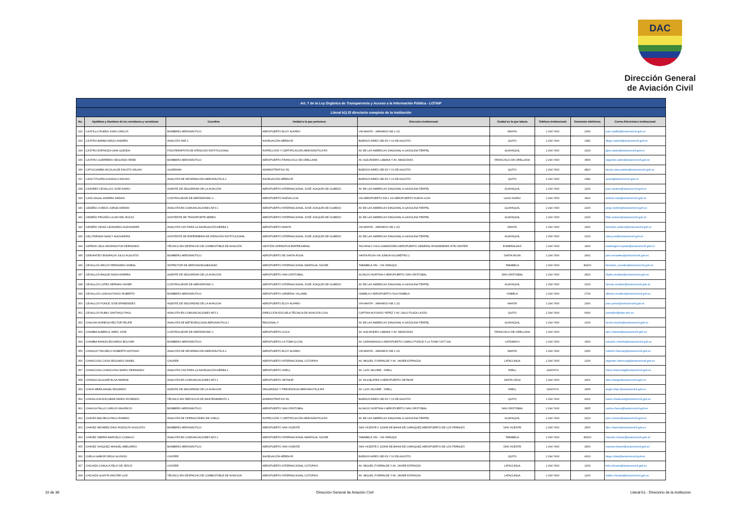DAC
Dirección General
de Aviación Civil
| Art. 7 de la Ley Orgánica de Transparencia y Acceso a la Información Pública - LOTAIP | | | | | | | | |
| --- | --- | --- | --- | --- | --- | --- | --- | --- |
| Literal b1) El directorio completo de la institución | | | | | | | | |
| No. | Apellidos y Nombres de los servidores y servidoras | Coordina | Unidad a la que pertenece | Dirección institucional | Ciudad en la que labora | Teléfono institucional | Extensión telefónica | Correo Electrónico institucional |
| 332 | CASTILLO RUEDA JUAN CARLOS | BOMBERO AERONÁUTICO | AEROPUERTO ELOY ALFARO | VIA MANTA - JARAMIJO KM 2 1/2 | MANTA | 2 294 7400 | 2300 | juan.castillo@aviacioncivil.gob.ec |
| 333 | CASTRO BARBA DIEGO ANDRES | ANALISTA SAR 1 | NAVEGACIÓN AÉREA RI | BUENOS AIRES OEI-53 Y 10 DE AGOSTO | QUITO | 2 294 7400 | 1082 | diego.castrob@aviacioncivil.gob.ec |
| 334 | CASTRO ESPINOZA GINA GLENDA | FISIOTERAPISTA DE ATENCION INSTITUCIONAL | INSPECCIÓN Y CERTIFICACIÓN AERONÁUTICA RII | AV DE LAS AMERICAS DIAGONAL A GASOLINA TERPEL | GUAYAQUIL | 2 294 7400 | 2023 | gina.castro@aviacioncivil.gob.ec |
| 335 | CASTRO GUERRERO SEGUNDO RENE | BOMBERO AERONÁUTICO | AEROPUERTO FRANCISCO DE ORELLANA | AV. ALEJANDRO LABAKA Y AV. AMAZONAS | FRANCISCO DE ORELLANA | 2 294 7400 | 3500 | segundo.castro@aviacioncivil.gob.ec |
| 336 | CATUCUAMBA NICOLALDE FAUSTO WILIAN | GUARDIAN | ADMINISTRATIVO R1 | BUENOS AIRES OEI-53 Y 10 DE AGOSTO | QUITO | 2 294 7400 | 4810 | fausto.catucuamba@aviacioncivil.gob.ec |
| 337 | CAZA TITUAÑA GONZALO ADONIS | ANALISTA DE INFORMACIÓN AERONÁUTICA 2 | NAVEGACIÓN AÉREA RI | BUENOS AIRES OEI-53 Y 10 DE AGOSTO | QUITO | 2 294 7400 | 1082 | acaza@aviacioncivil.gob.ec |
| 338 | CAZARES CEVALLOS JOSE DARIO | AGENTE DE SEGURIDAD DE LA AVIACIÓN | AEROPUERTO INTERNACIONAL JOSÉ JOAQUÍN DE OLMEDO | AV DE LAS AMERICAS DIAGONAL A GASOLINA TERPEL | GUAYAQUIL | 2 294 7400 | 2100 | jose.cazares@aviacioncivil.gob.ec |
| 339 | CAZA ZAGAL ANDREA SARAHI | CONTROLADOR DE AERÓDROMO 1 | AEROPUERTO NUEVA LOJA | VIA AEROPUERTO KM 1 1/2 AEROPUERTO NUEVA LOJA | LAGO AGRIO | 2 294 7400 | 3401 | andrea.caza@aviacioncivil.gob.ec |
| 340 | CEDEÑO OVIEDO JORGE ADRIAN | ANALISTA EN COMUNICACIONES AFS 1 | AEROPUERTO INTERNACIONAL JOSÉ JOAQUÍN DE OLMEDO | AV DE LAS AMERICAS DIAGONAL A GASOLINA TERPEL | GUAYAQUIL | 2 294 7400 | 2100 | jorge.cedeno@aviacioncivil.gob.ec |
| 341 | CEDEÑO PROAÑO LILIAN DEL ROCIO | ASISTENTE DE TRANSPORTE AEREO | AEROPUERTO INTERNACIONAL JOSÉ JOAQUÍN DE OLMEDO | AV DE LAS AMERICAS DIAGONAL A GASOLINA TERPEL | GUAYAQUIL | 2 294 7400 | 2100 | lilian.cedeno@aviacioncivil.gob.ec |
| 342 | CEDEÑO VELEZ LEONARDO ALEXANDER | ANALISTA CNS PARA LA NAVEGACIÓN AÉREA 1 | AEROPUERTO MANTA | VIA MANTA - JARAMIJO KM 2 1/2 | MANTA | 2 294 7400 | 2300 | leonardo.cedeno@aviacioncivil.gob.ec |
| 343 | CELI PARADA NANCY ALEXANDRA | ASISTENTE DE ENFERMERIA DE ATENCIÓN INSTITUCIONAL | AEROPUERTO INTERNACIONAL JOSÉ JOAQUÍN DE OLMEDO | AV DE LAS AMERICAS DIAGONAL A GASOLINA TERPEL | GUAYAQUIL | 2 294 7400 | 2100 | nancy.celi@aviacioncivil.gob.ec |
| 344 | CEPEDA CELA WASHINGTON FERNANDO | TÉCNICO EN DESPACHO DE COMBUSTIBLE DE AVIACIÓN | GESTIÓN OPERATIVA EMPRESARIAL | TACHINA 0 VIA A CAMARONES AEROPUERTO GENERAL RIVADENEIRA SITE CENTER | ESMERALDAS | 2 294 7400 | 1400 | washington.cepeda@aviacioncivil.gob.ec |
| 345 | CERVANTES ENGRACIA JULIO AUGUSTO | BOMBERO AERONÁUTICO | AEROPUERTO DE SANTA ROSA | SANTA ROSA VIA JUMON KILOMETRO 2 | SANTA ROSA | 2 294 7400 | 2401 | julio.cervantes@aviacioncivil.gob.ec |
| 346 | CEVALLOS ARCOS FERNANDO ANIBAL | INSPECTOR DE AERONAVEGABILIDAD | AEROPUERTO INTERNACIONAL MARISCAL SUCRE | TABABELA S/N - VIA YARUQUI | TABABELA | 2 294 7400 | #2200 | fernando_cevallos@aviacioncivil.gob.ec |
| 347 | CEVALLOS BAQUE NADIA ANDREA | AGENTE DE SEGURIDAD DE LA AVIACION | AEROPUERTO SAN CRISTOBAL | ALSACIO NORTHIA 0 AEROPUERTO SAN CRISTOBAL | SAN CRISTOBAL | 2 294 7400 | 2810 | Nadia.cevallos@aviacioncivil.gob.ec |
| 348 | CEVALLOS LOPEZ HERNAN XAVIER | CONTROLADOR DE AERODROMO 2 | AEROPUERTO INTERNACIONAL JOSÉ JOAQUÍN DE OLMEDO | AV DE LAS AMERICAS DIAGONAL A GASOLINA TERPEL | GUAYAQUIL | 2 294 7400 | 2100 | hernan.cevallos@aviacioncivil.gob.ec |
| 349 | CEVALLOS LUNA ALFONSO ROBERTO | BOMBERO AERONÁUTICO | AEROPUERTO GENERAL VILLAMIL | ISABELA 0 AEROPUERTO ISLA ISABELA | ISABELA | 2 294 7400 | 2700 | alfonso.cevallos@aviacioncivil.gob.ec |
| 350 | CEVALLOS PONCE JOSE EPIMENIDES | AGENTE DE SEGURIDAD DE LA AVIACION | AEROPUERTO ELOY ALFARO | VIA MANTA - JARAMIJO KM 2 1/2 | MANTA | 2 294 7400 | 2300 | jose.ponce@aviacioncivil.gob.ec |
| 351 | CEVALLOS RUBIO SANTIAGO PAUL | ANALISTA EN COMUNICACIONES AFS 1 | DIRECCIÓN ESCUELA TÉCNICA DE AVIACIÓN CIVIL | CAPITAN ALFONSO YEPEZ Y AV. GALO PLAZA LASSO | QUITO | 2 294 7400 | 6000 | scevallos@istac.edu.ec |
| 352 | CHACHA NORIEGA HECTOR FELIPE | ANALISTA DE METEOROLOGÍA AERONÁUTICA 1 | REGIONAL II | AV DE LAS AMERICAS DIAGONAL A GASOLINA TERPEL | GUAYAQUIL | 2 294 7400 | 2100 | hector.chacha@aviacioncivil.gob.ec |
| 353 | CHAMBA ALBERCA JAIRO JOSE | CONTROLADOR DE AERÓDROMO 1 | AEROPUERTO COCA | AV. ALEJANDRO LABAKA Y AV. AMAZONAS | FRANCISCO DE ORELLANA | 2 294 7400 | | jairo.chamba@aviacioncivil.gob.ec |
| 354 | CHAMBA RAMON EDUARDO BOLIVAR | BOMBERO AERONÁUTICO | AEROPUERTO LA TOMA (LOJA) | AV CARIAMANGA 0 AEROPUERTO CAMILO PONCE // LA TOMA 72677140 | CATAMAYO | 2 294 7400 | 1500 | eduardo.chamba@aviacioncivil.gob.ec |
| 355 | CHANCAY PACHECO ROBERTH ANTONIO | ANALISTA DE INFORMACIÓN AERONÁUTICA 1 | AEROPUERTO ELOY ALFARO | VIA MANTA - JARAMIJO KM 2 1/2 | MANTA | 2 294 7400 | 2300 | roberth.chancay@aviacioncivil.gob.ec |
| 356 | CHANCUSIG CASA SEGUNDO DANIEL | CHOFER | AEROPUERTO INTERNACIONAL COTOPAXI | AV. MIGUEL ITURRALDE Y AV. JAVIER ESPINOZA | LATACUNGA | 2 294 7400 | 1200 | segundo.chancusig@aviacioncivil.gob.ec |
| 357 | CHANCUSIG CHANCUSIG MARIO FERNANDO | ANALISTA CNS PARA LA NAVEGACIÓN AÉREA 1 | AEROPUERTO SHELL | AV. LUIS JACOME - SHELL | SHELL | 22947474 | | mario.chancusig@aviacioncivil.gob.ec |
| 358 | CHANGO ALGUIAR ELSA MARINA | ANALISTA EN COMUNICACIONES AFS 1 | AEROPUERTO SEYMUR | AV ISLA BLATRA 0 AEROPUERTO SEYMUR | SANTA CRUZ | 2 294 7400 | 2601 | elsa.chango@aviacioncivil.gob.ec |
| 359 | CHASI MERA ANGEL EDUARDO | AGENTE DE SEGURIDAD DE LA AVIACION | SEGURIDAD Y PREVENSION AERONÁUTICA RIII | AV. LUIS JACOME - SHELL | SHELL | 22947474 | 3205 | angel.chasi @aviacioncivil.gob.ec |
| 360 | CHASILUISA ESCOBAR MARIO ROSENDO | TÉCNICO EN SERVICIOS DE MANTENIMIENTO 1 | ADMINISTRATIVO R1 | BUENOS AIRES OEI-53 Y 10 DE AGOSTO | QUITO | 2 294 7400 | 4022 | mario.chasiluisa@aviacioncivil.gob.ec |
| 361 | CHAUCA PALLO CARLOS MAURICIO | BOMBERO AERONÁUTICO | AEROPUERTO SAN CRISTOBAL | ALSACIO NORTHIA 0 AEROPUERTO SAN CRISTOBAL | SAN CRISTOBAL | 2 294 7400 | 2825 | carlos.chauca@aviacioncivil.gob.ec |
| 362 | CHAVES BALSECA PACO RAMIRO | ANALISTA DE OPERACIÓNES DE VUELO | INSPECCIÓN Y CERTIFICACIÓN AERONÁUTICA RII | AV DE LAS AMERICAS DIAGONAL A GASOLINA TERPEL | GUAYAQUIL | 2 294 7400 | 2023 | paco.chaves@aviacioncivil.gob.ec |
| 363 | CHAVEZ NEVAREZ DINO RODOLFO AUGUSTO | BOMBERO AERONÁUTICO | AEROPUERTO SAN VICENTE | SAN VICENTE 0 120KM DE BAHIA DE CARAQUEZ AEROPUERTO DE LOS PERALES | SAN VICENTE | 2 294 7400 | 2500 | dino.chavez@aviacioncivil.gob.ec |
| 364 | CHAVEZ SIERRA MARCELO CLIMACO | ANALISTA EN COMUNICACIONES AFS 1 | AEROPUERTO INTERNACIONAL MARISCAL SUCRE | TABABELA S/N - VIA YARUQUI | TABABELA | 2 294 7400 | #2200 | marcelo.chavez@aviacioncivil.gob.ec |
| 365 | CHAVEZ VASQUEZ MANUEL ABELARDO | BOMBERO AERONÁUTICO | AEROPUERTO SAN VICENTE | SAN VICENTE 0 120KM DE BAHIA DE CARAQUEZ AEROPUERTO DE LOS PERALES | SAN VICENTE | 2 294 7400 | 2500 | manuel.chavez@aviacioncivil.gob.ec |
| 366 | CHELA GAIBOR DIEGO ALONSO | CHOFER | NAVEGACIÓN AÉREA RI | BUENOS AIRES OEI-53 Y 10 DE AGOSTO | QUITO | 2 294 7400 | 4020 | diego.chela@aviacioncivil.gob.ec |
| 367 | CHICAIZA CHAUCA FELIX DE JESUS | CHOFER | AEROPUERTO INTERNACIONAL COTOPAXI | AV. MIGUEL ITURRALDE Y AV. JAVIER ESPINOZA | LATACUNGA | 2 294 7400 | 1200 | felix.chicaiza@aviacioncivil.gob.ec |
| 368 | CHICAIZA GUAYTA WALTER LUIS | TÉCNICO EN DESPACHO DE COMBUSTIBLE DE AVIACION | AEROPUERTO INTERNACIONAL COTOPAXI | AV. MIGUEL ITURRALDE Y AV. JAVIER ESPINOZA | LATACUNGA | 2 294 7400 | 1200 | walter.chicaiza@aviacioncivil.gob.ec |
10 de 36 Dirección General de Aviación Civil Literal b1.- Directorio de la institucion